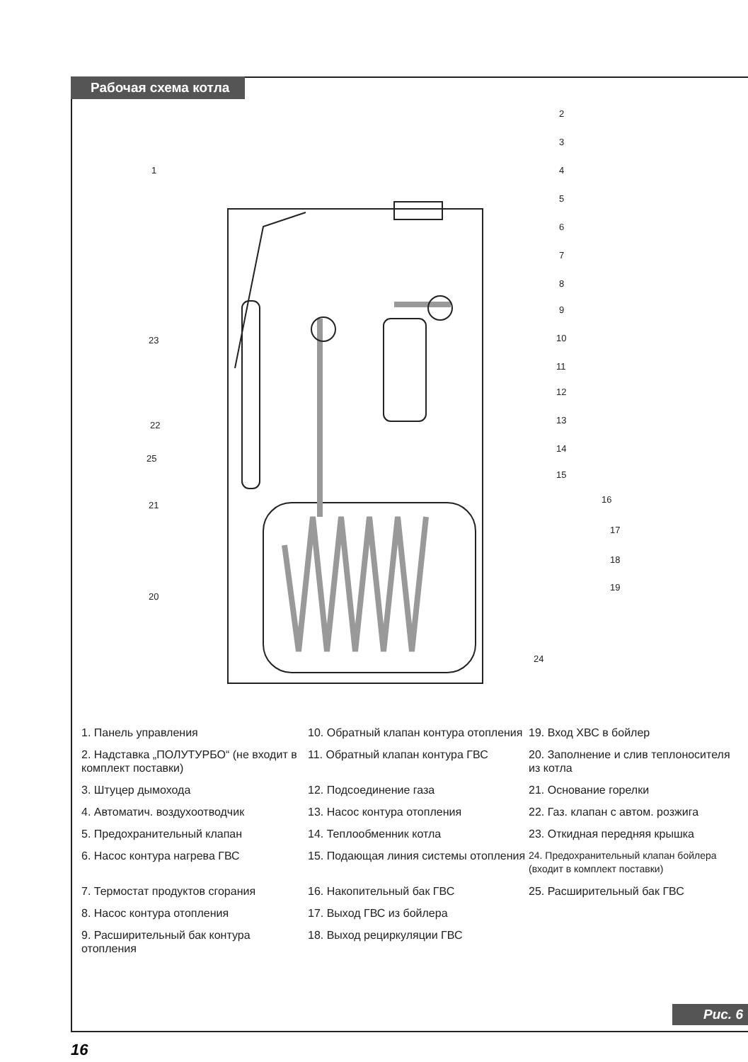Рабочая схема котла
2
3
4
5
6
7
8
9
10
11
12
13
14
15
16
17
18
19
1
23
22
25
21
20
24
1. Панель управления
10. Обратный клапан контура отопления
19. Вход ХВС в бойлер
2. Надставка „ПОЛУТУРБО“ (не входит в комплект поставки)
11. Обратный клапан контура ГВС
20. Заполнение и слив теплоносителя из котла
3. Штуцер дымохода
12. Подсоединение газа
21. Основание горелки
4. Автоматич. воздухоотводчик
13. Насос контура отопления
22. Газ. клапан с автом. розжига
5. Предохранительный клапан
14. Теплообменник котла
23. Откидная передняя крышка
6. Насос контура нагрева ГВС
15. Подающая линия системы отопления
24. Предохранительный клапан бойлера (входит в комплект поставки)
7. Термостат продуктов сгорания
16. Накопительный бак ГВС
25. Расширительный бак ГВС
8. Насос контура отопления
17. Выход ГВС из бойлера
9. Расширительный бак контура отопления
18. Выход рециркуляции ГВС
Рис. 6
16